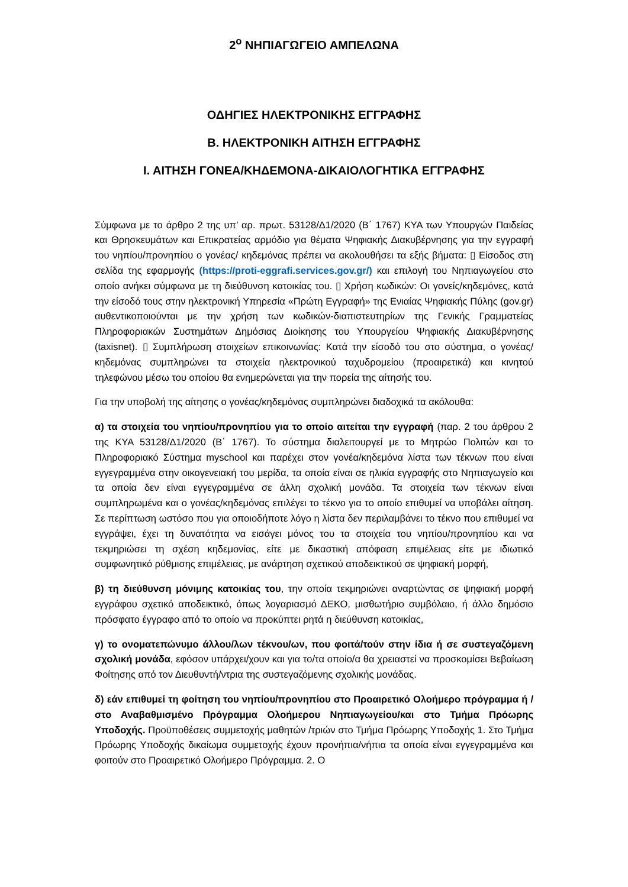2<sup>ο</sup> ΝΗΠΙΑΓΩΓΕΙΟ ΑΜΠΕΛΩΝΑ
ΟΔΗΓΙΕΣ ΗΛΕΚΤΡΟΝΙΚΗΣ ΕΓΓΡΑΦΗΣ
Β. ΗΛΕΚΤΡΟΝΙΚΗ ΑΙΤΗΣΗ ΕΓΓΡΑΦΗΣ
Ι. ΑΙΤΗΣΗ ΓΟΝΕΑ/ΚΗΔΕΜΟΝΑ-ΔΙΚΑΙΟΛΟΓΗΤΙΚΑ ΕΓΓΡΑΦΗΣ
Σύμφωνα με το άρθρο 2 της υπ’ αρ. πρωτ. 53128/Δ1/2020 (Β΄ 1767) ΚΥΑ των Υπουργών Παιδείας και Θρησκευμάτων και Επικρατείας αρμόδιο για θέματα Ψηφιακής Διακυβέρνησης για την εγγραφή του νηπίου/προνηπίου ο γονέας/ κηδεμόνας πρέπει να ακολουθήσει τα εξής βήματα: ▯ Είσοδος στη σελίδα της εφαρμογής (https://proti-eggrafi.services.gov.gr/) και επιλογή του Νηπιαγωγείου στο οποίο ανήκει σύμφωνα με τη διεύθυνση κατοικίας του. ▯ Χρήση κωδικών: Οι γονείς/κηδεμόνες, κατά την είσοδό τους στην ηλεκτρονική Υπηρεσία «Πρώτη Εγγραφή» της Ενιαίας Ψηφιακής Πύλης (gov.gr) αυθεντικοποιούνται με την χρήση των κωδικών-διαπιστευτηρίων της Γενικής Γραμματείας Πληροφοριακών Συστημάτων Δημόσιας Διοίκησης του Υπουργείου Ψηφιακής Διακυβέρνησης (taxisnet). ▯ Συμπλήρωση στοιχείων επικοινωνίας: Κατά την είσοδό του στο σύστημα, ο γονέας/κηδεμόνας συμπληρώνει τα στοιχεία ηλεκτρονικού ταχυδρομείου (προαιρετικά) και κινητού τηλεφώνου μέσω του οποίου θα ενημερώνεται για την πορεία της αίτησής του.
Για την υποβολή της αίτησης ο γονέας/κηδεμόνας συμπληρώνει διαδοχικά τα ακόλουθα:
α) τα στοιχεία του νηπίου/προνηπίου για το οποίο αιτείται την εγγραφή (παρ. 2 του άρθρου 2 της ΚΥΑ 53128/Δ1/2020 (Β΄ 1767). Το σύστημα διαλειτουργεί με το Μητρώο Πολιτών και το Πληροφοριακό Σύστημα myschool και παρέχει στον γονέα/κηδεμόνα λίστα των τέκνων που είναι εγγεγραμμένα στην οικογενειακή του μερίδα, τα οποία είναι σε ηλικία εγγραφής στο Νηπιαγωγείο και τα οποία δεν είναι εγγεγραμμένα σε άλλη σχολική μονάδα. Τα στοιχεία των τέκνων είναι συμπληρωμένα και ο γονέας/κηδεμόνας επιλέγει το τέκνο για το οποίο επιθυμεί να υποβάλει αίτηση. Σε περίπτωση ωστόσο που για οποιοδήποτε λόγο η λίστα δεν περιλαμβάνει το τέκνο που επιθυμεί να εγγράψει, έχει τη δυνατότητα να εισάγει μόνος του τα στοιχεία του νηπίου/προνηπίου και να τεκμηριώσει τη σχέση κηδεμονίας, είτε με δικαστική απόφαση επιμέλειας είτε με ιδιωτικό συμφωνητικό ρύθμισης επιμέλειας, με ανάρτηση σχετικού αποδεικτικού σε ψηφιακή μορφή,
β) τη διεύθυνση μόνιμης κατοικίας του, την οποία τεκμηριώνει αναρτώντας σε ψηφιακή μορφή εγγράφου σχετικό αποδεικτικό, όπως λογαριασμό ΔΕΚΟ, μισθωτήριο συμβόλαιο, ή άλλο δημόσιο πρόσφατο έγγραφο από το οποίο να προκύπτει ρητά η διεύθυνση κατοικίας,
γ) το ονοματεπώνυμο άλλου/λων τέκνου/ων, που φοιτά/τούν στην ίδια ή σε συστεγαζόμενη σχολική μονάδα, εφόσον υπάρχει/χουν και για το/τα οποίο/α θα χρειαστεί να προσκομίσει Βεβαίωση Φοίτησης από τον Διευθυντή/ντρια της συστεγαζόμενης σχολικής μονάδας.
δ) εάν επιθυμεί τη φοίτηση του νηπίου/προνηπίου στο Προαιρετικό Ολοήμερο πρόγραμμα ή /στο Αναβαθμισμένο Πρόγραμμα Ολοήμερου Νηπιαγωγείου/και στο Τμήμα Πρόωρης Υποδοχής. Προϋποθέσεις συμμετοχής μαθητών /τριών στο Τμήμα Πρόωρης Υποδοχής 1. Στο Τμήμα Πρόωρης Υποδοχής δικαίωμα συμμετοχής έχουν προνήπια/νήπια τα οποία είναι εγγεγραμμένα και φοιτούν στο Προαιρετικό Ολοήμερο Πρόγραμμα. 2. Ο